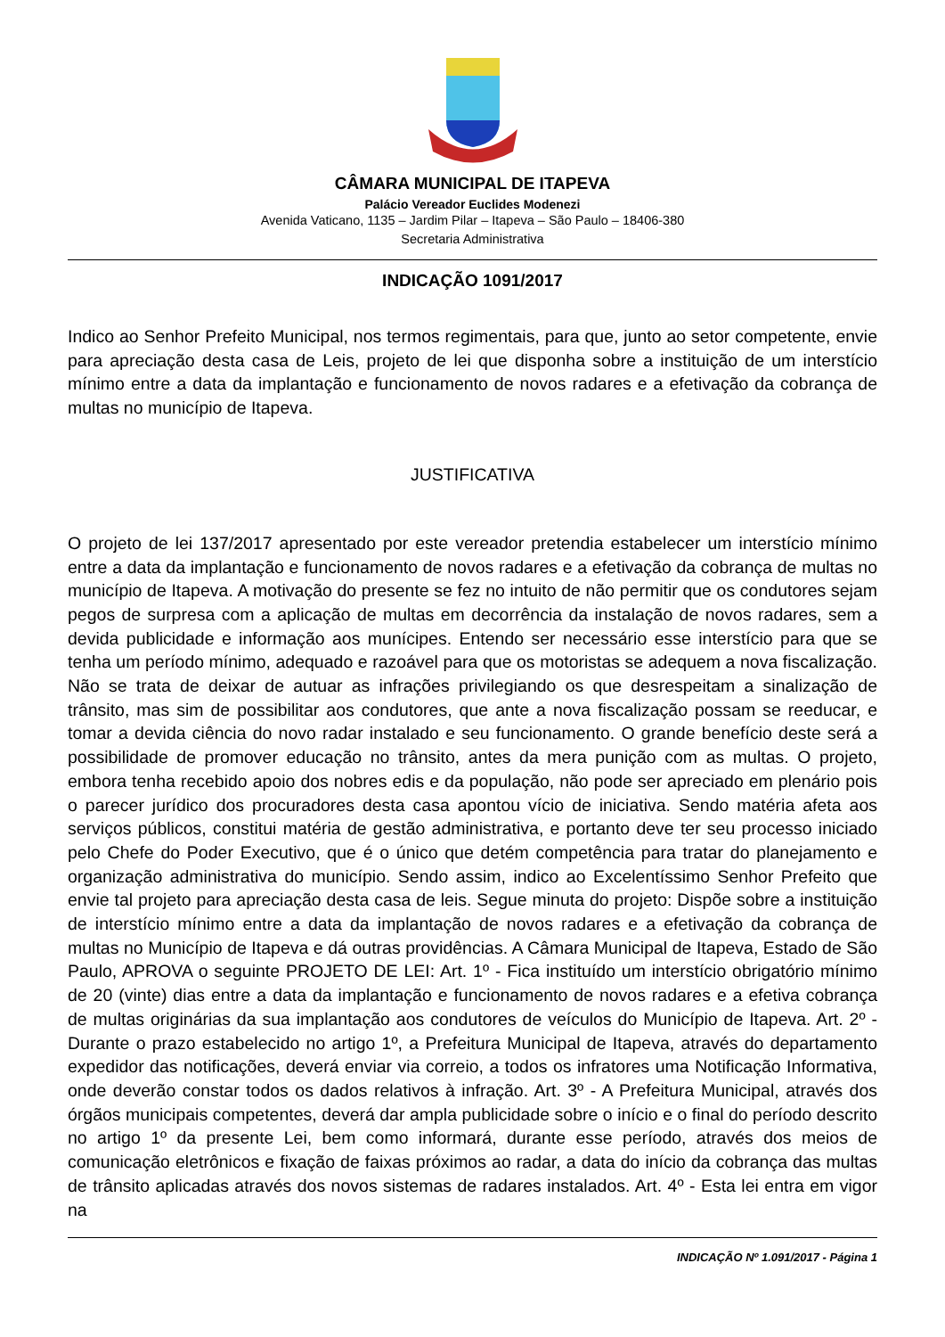CÂMARA MUNICIPAL DE ITAPEVA
Palácio Vereador Euclides Modenezi
Avenida Vaticano, 1135 – Jardim Pilar – Itapeva – São Paulo – 18406-380
Secretaria Administrativa
INDICAÇÃO 1091/2017
Indico ao Senhor Prefeito Municipal, nos termos regimentais, para que, junto ao setor competente, envie para apreciação desta casa de Leis, projeto de lei que disponha sobre a instituição de um interstício mínimo entre a data da implantação e funcionamento de novos radares e a efetivação da cobrança de multas no município de Itapeva.
JUSTIFICATIVA
O projeto de lei 137/2017 apresentado por este vereador pretendia estabelecer um interstício mínimo entre a data da implantação e funcionamento de novos radares e a efetivação da cobrança de multas no município de Itapeva. A motivação do presente se fez no intuito de não permitir que os condutores sejam pegos de surpresa com a aplicação de multas em decorrência da instalação de novos radares, sem a devida publicidade e informação aos munícipes. Entendo ser necessário esse interstício para que se tenha um período mínimo, adequado e razoável para que os motoristas se adequem a nova fiscalização. Não se trata de deixar de autuar as infrações privilegiando os que desrespeitam a sinalização de trânsito, mas sim de possibilitar aos condutores, que ante a nova fiscalização possam se reeducar, e tomar a devida ciência do novo radar instalado e seu funcionamento. O grande benefício deste será a possibilidade de promover educação no trânsito, antes da mera punição com as multas. O projeto, embora tenha recebido apoio dos nobres edis e da população, não pode ser apreciado em plenário pois o parecer jurídico dos procuradores desta casa apontou vício de iniciativa. Sendo matéria afeta aos serviços públicos, constitui matéria de gestão administrativa, e portanto deve ter seu processo iniciado pelo Chefe do Poder Executivo, que é o único que detém competência para tratar do planejamento e organização administrativa do município. Sendo assim, indico ao Excelentíssimo Senhor Prefeito que envie tal projeto para apreciação desta casa de leis. Segue minuta do projeto: Dispõe sobre a instituição de interstício mínimo entre a data da implantação de novos radares e a efetivação da cobrança de multas no Município de Itapeva e dá outras providências. A Câmara Municipal de Itapeva, Estado de São Paulo, APROVA o seguinte PROJETO DE LEI: Art. 1º - Fica instituído um interstício obrigatório mínimo de 20 (vinte) dias entre a data da implantação e funcionamento de novos radares e a efetiva cobrança de multas originárias da sua implantação aos condutores de veículos do Município de Itapeva. Art. 2º - Durante o prazo estabelecido no artigo 1º, a Prefeitura Municipal de Itapeva, através do departamento expedidor das notificações, deverá enviar via correio, a todos os infratores uma Notificação Informativa, onde deverão constar todos os dados relativos à infração. Art. 3º - A Prefeitura Municipal, através dos órgãos municipais competentes, deverá dar ampla publicidade sobre o início e o final do período descrito no artigo 1º da presente Lei, bem como informará, durante esse período, através dos meios de comunicação eletrônicos e fixação de faixas próximos ao radar, a data do início da cobrança das multas de trânsito aplicadas através dos novos sistemas de radares instalados. Art. 4º - Esta lei entra em vigor na
INDICAÇÃO Nº 1.091/2017 - Página 1